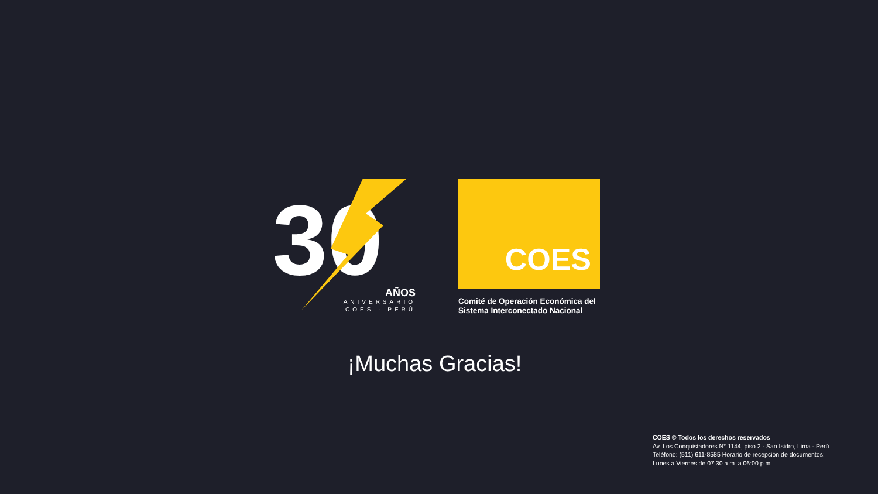30
AÑOS
ANIVERSARIO
COES - PERÚ
COES
Comité de Operación Económica del
Sistema Interconectado Nacional
¡Muchas Gracias!
COES © Todos los derechos reservados
Av. Los Conquistadores N° 1144, piso 2 - San Isidro, Lima - Perú.
Teléfono: (511) 611-8585 Horario de recepción de documentos:
Lunes a Viernes de 07:30 a.m. a 06:00 p.m.